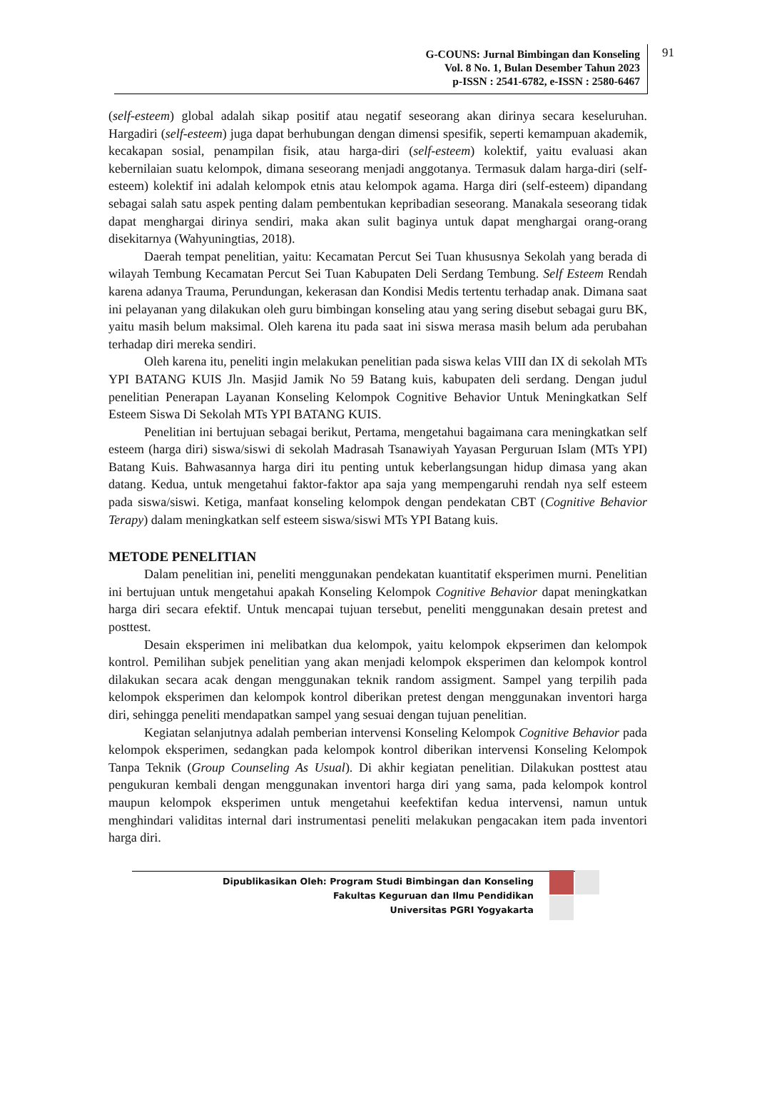91 G-COUNS: Jurnal Bimbingan dan Konseling
Vol. 8 No. 1, Bulan Desember Tahun 2023
p-ISSN : 2541-6782, e-ISSN : 2580-6467
(self-esteem) global adalah sikap positif atau negatif seseorang akan dirinya secara keseluruhan. Hargadiri (self-esteem) juga dapat berhubungan dengan dimensi spesifik, seperti kemampuan akademik, kecakapan sosial, penampilan fisik, atau harga-diri (self-esteem) kolektif, yaitu evaluasi akan kebernilaian suatu kelompok, dimana seseorang menjadi anggotanya. Termasuk dalam harga-diri (self-esteem) kolektif ini adalah kelompok etnis atau kelompok agama. Harga diri (self-esteem) dipandang sebagai salah satu aspek penting dalam pembentukan kepribadian seseorang. Manakala seseorang tidak dapat menghargai dirinya sendiri, maka akan sulit baginya untuk dapat menghargai orang-orang disekitarnya (Wahyuningtias, 2018).
Daerah tempat penelitian, yaitu: Kecamatan Percut Sei Tuan khususnya Sekolah yang berada di wilayah Tembung Kecamatan Percut Sei Tuan Kabupaten Deli Serdang Tembung. Self Esteem Rendah karena adanya Trauma, Perundungan, kekerasan dan Kondisi Medis tertentu terhadap anak. Dimana saat ini pelayanan yang dilakukan oleh guru bimbingan konseling atau yang sering disebut sebagai guru BK, yaitu masih belum maksimal. Oleh karena itu pada saat ini siswa merasa masih belum ada perubahan terhadap diri mereka sendiri.
Oleh karena itu, peneliti ingin melakukan penelitian pada siswa kelas VIII dan IX di sekolah MTs YPI BATANG KUIS Jln. Masjid Jamik No 59 Batang kuis, kabupaten deli serdang. Dengan judul penelitian Penerapan Layanan Konseling Kelompok Cognitive Behavior Untuk Meningkatkan Self Esteem Siswa Di Sekolah MTs YPI BATANG KUIS.
Penelitian ini bertujuan sebagai berikut, Pertama, mengetahui bagaimana cara meningkatkan self esteem (harga diri) siswa/siswi di sekolah Madrasah Tsanawiyah Yayasan Perguruan Islam (MTs YPI) Batang Kuis. Bahwasannya harga diri itu penting untuk keberlangsungan hidup dimasa yang akan datang. Kedua, untuk mengetahui faktor-faktor apa saja yang mempengaruhi rendah nya self esteem pada siswa/siswi. Ketiga, manfaat konseling kelompok dengan pendekatan CBT (Cognitive Behavior Terapy) dalam meningkatkan self esteem siswa/siswi MTs YPI Batang kuis.
METODE PENELITIAN
Dalam penelitian ini, peneliti menggunakan pendekatan kuantitatif eksperimen murni. Penelitian ini bertujuan untuk mengetahui apakah Konseling Kelompok Cognitive Behavior dapat meningkatkan harga diri secara efektif. Untuk mencapai tujuan tersebut, peneliti menggunakan desain pretest and posttest.
Desain eksperimen ini melibatkan dua kelompok, yaitu kelompok ekpserimen dan kelompok kontrol. Pemilihan subjek penelitian yang akan menjadi kelompok eksperimen dan kelompok kontrol dilakukan secara acak dengan menggunakan teknik random assigment. Sampel yang terpilih pada kelompok eksperimen dan kelompok kontrol diberikan pretest dengan menggunakan inventori harga diri, sehingga peneliti mendapatkan sampel yang sesuai dengan tujuan penelitian.
Kegiatan selanjutnya adalah pemberian intervensi Konseling Kelompok Cognitive Behavior pada kelompok eksperimen, sedangkan pada kelompok kontrol diberikan intervensi Konseling Kelompok Tanpa Teknik (Group Counseling As Usual). Di akhir kegiatan penelitian. Dilakukan posttest atau pengukuran kembali dengan menggunakan inventori harga diri yang sama, pada kelompok kontrol maupun kelompok eksperimen untuk mengetahui keefektifan kedua intervensi, namun untuk menghindari validitas internal dari instrumentasi peneliti melakukan pengacakan item pada inventori harga diri.
Dipublikasikan Oleh: Program Studi Bimbingan dan Konseling
Fakultas Keguruan dan Ilmu Pendidikan
Universitas PGRI Yogyakarta